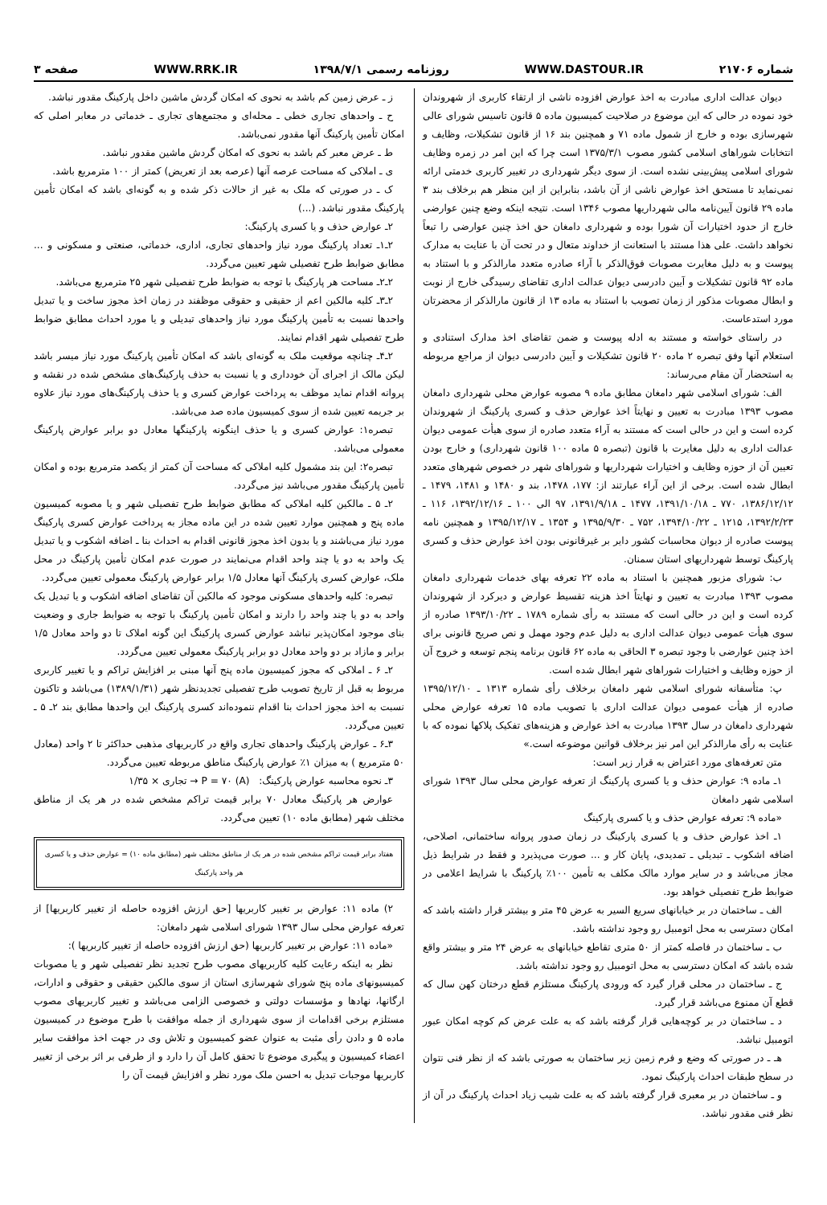شماره ۲۱۷۰۶ WWW.DASTOUR.IR روزنامه رسمی ۱۳۹۸/۷/۱ WWW.RRK.IR صفحه ۳
دیوان عدالت اداری مبادرت به اخذ عوارض افزوده ناشی از ارتقاء کاربری از شهروندان خود نموده در حالی که این موضوع در صلاحیت کمیسیون ماده ۵ قانون تاسیس شورای عالی شهرسازی بوده و خارج از شمول ماده ۷۱ و همچنین بند ۱۶ از قانون تشکیلات، وظایف و انتخابات شوراهای اسلامی کشور مصوب ۱۳۷۵/۳/۱ است چرا که این امر در زمره وظایف شورای اسلامی پیش‌بینی نشده است. از سوی دیگر شهرداری در تغییر کاربری خدمتی ارائه نمی‌نماید تا مستحق اخذ عوارض ناشی از آن باشد، بنابراین از این منظر هم برخلاف بند ۳ ماده ۲۹ قانون آیین‌نامه مالی شهرداریها مصوب ۱۳۴۶ است. نتیجه اینکه وضع چنین عوارضی خارج از حدود اختیارات آن شورا بوده و شهرداری دامغان حق اخذ چنین عوارضی را تبعاً نخواهد داشت. علی هذا مستند با استعانت از خداوند متعال و در تحت آن با عنایت به مدارک پیوست و به دلیل مغایرت مصوبات فوق‌الذکر با آراء صادره متعدد مارالذکر و با استناد به ماده ۹۲ قانون تشکیلات و آیین دادرسی دیوان عدالت اداری تقاضای رسیدگی خارج از نوبت و ابطال مصوبات مذکور از زمان تصویب با استناد به ماده ۱۳ از قانون مارالذکر از محضرتان مورد استدعاست.
در راستای خواسته و مستند به ادله پیوست و ضمن تقاضای اخذ مدارک استنادی و استعلام آنها وفق تبصره ۲ ماده ۲۰ قانون تشکیلات و آیین دادرسی دیوان از مراجع مربوطه به استحضار آن مقام می‌رساند:
الف: شورای اسلامی شهر دامغان مطابق ماده ۹ مصوبه عوارض محلی شهرداری دامغان مصوب ۱۳۹۳ مبادرت به تعیین و نهایتاً اخذ عوارض حذف و کسری پارکینگ از شهروندان کرده است و این در حالی است که مستند به آراء متعدد صادره از سوی هیأت عمومی دیوان عدالت اداری به دلیل مغایرت با قانون (تبصره ۵ ماده ۱۰۰ قانون شهرداری) و خارج بودن تعیین آن از حوزه وظایف و اختیارات شهرداریها و شوراهای شهر در خصوص شهرهای متعدد ابطال شده است. برخی از این آراء عبارتند از: ۱۷۷، ۱۴۷۸، بند و ۱۴۸۰ و ۱۴۸۱، ۱۴۷۹ ـ ۱۳۸۶/۱۲/۱۲، ۷۷۰ ـ ۱۳۹۱/۱۰/۱۸، ۱۴۷۷ ـ ۱۳۹۱/۹/۱۸، ۹۷ الی ۱۰۰ ـ ۱۳۹۲/۱۲/۱۶، ۱۱۶ ـ ۱۳۹۲/۲/۲۳، ۱۲۱۵ ـ ۱۳۹۴/۱۰/۲۲، ۷۵۲ ـ ۱۳۹۵/۹/۳۰ و ۱۳۵۴ ـ ۱۳۹۵/۱۲/۱۷ و همچنین نامه پیوست صادره از دیوان محاسبات کشور دایر بر غیرقانونی بودن اخذ عوارض حذف و کسری پارکینگ توسط شهرداریهای استان سمنان.
ب: شورای مزبور همچنین با استناد به ماده ۲۲ تعرفه بهای خدمات شهرداری دامغان مصوب ۱۳۹۳ مبادرت به تعیین و نهایتاً اخذ هزینه تقسیط عوارض و دیرکرد از شهروندان کرده است و این در حالی است که مستند به رأی شماره ۱۷۸۹ ـ ۱۳۹۳/۱۰/۲۲ صادره از سوی هیأت عمومی دیوان عدالت اداری به دلیل عدم وجود مهمل و نص صریح قانونی برای اخذ چنین عوارضی با وجود تبصره ۳ الحاقی به ماده ۶۲ قانون برنامه پنجم توسعه و خروج آن از حوزه وظایف و اختیارات شوراهای شهر ابطال شده است.
پ: متأسفانه شورای اسلامی شهر دامغان برخلاف رأی شماره ۱۳۱۳ ـ ۱۳۹۵/۱۲/۱۰ صادره از هیأت عمومی دیوان عدالت اداری با تصویب ماده ۱۵ تعرفه عوارض محلی شهرداری دامغان در سال ۱۳۹۳ مبادرت به اخذ عوارض و هزینه‌های تفکیک پلاکها نموده که با عنایت به رأی مارالذکر این امر نیز برخلاف قوانین موضوعه است.»
متن تعرفه‌های مورد اعتراض به قرار زیر است:
۱ـ ماده ۹: عوارض حذف و یا کسری پارکینگ از تعرفه عوارض محلی سال ۱۳۹۳ شورای اسلامی شهر دامغان
«ماده ۹: تعرفه عوارض حذف و یا کسری پارکینگ
۱ـ اخذ عوارض حذف و یا کسری پارکینگ در زمان صدور پروانه ساختمانی، اصلاحی، اضافه اشکوب ـ تبدیلی ـ تمدیدی، پایان کار و ... صورت می‌پذیرد و فقط در شرایط ذیل مجاز می‌باشد و در سایر موارد مالک مکلف به تأمین ۱۰۰٪ پارکینگ با شرایط اعلامی در ضوابط طرح تفصیلی خواهد بود.
الف ـ ساختمان در بر خیابانهای سریع السیر به عرض ۴۵ متر و بیشتر قرار داشته باشد که امکان دسترسی به محل اتومبیل رو وجود نداشته باشد.
ب ـ ساختمان در فاصله کمتر از ۵۰ متری تقاطع خیابانهای به عرض ۲۴ متر و بیشتر واقع شده باشد که امکان دسترسی به محل اتومبیل رو وجود نداشته باشد.
ج ـ ساختمان در محلی قرار گیرد که ورودی پارکینگ مستلزم قطع درختان کهن سال که قطع آن ممنوع می‌باشد قرار گیرد.
د ـ ساختمان در بر کوچه‌هایی قرار گرفته باشد که به علت عرض کم کوچه امکان عبور اتومبیل نباشد.
هـ ـ در صورتی که وضع و فرم زمین زیر ساختمان به صورتی باشد که از نظر فنی نتوان در سطح طبقات احداث پارکینگ نمود.
و ـ ساختمان در بر معبری قرار گرفته باشد که به علت شیب زیاد احداث پارکینگ در آن از نظر فنی مقدور نباشد.
ز ـ عرض زمین کم باشد به نحوی که امکان گردش ماشین داخل پارکینگ مقدور نباشد.
ح ـ واحدهای تجاری خطی ـ محله‌ای و مجتمع‌های تجاری ـ خدماتی در معابر اصلی که امکان تأمین پارکینگ آنها مقدور نمی‌باشد.
ط ـ عرض معبر کم باشد به نحوی که امکان گردش ماشین مقدور نباشد.
ی ـ املاکی که مساحت عرصه آنها (عرصه بعد از تعریض) کمتر از ۱۰۰ مترمربع باشد.
ک ـ در صورتی که ملک به غیر از حالات ذکر شده و به گونه‌ای باشد که امکان تأمین پارکینگ مقدور نباشد. (...)
۲ـ عوارض حذف و یا کسری پارکینگ:
۲ـ۱ـ تعداد پارکینگ مورد نیاز واحدهای تجاری، اداری، خدماتی، صنعتی و مسکونی و ... مطابق ضوابط طرح تفصیلی شهر تعیین می‌گردد.
۲ـ۲ـ مساحت هر پارکینگ با توجه به ضوابط طرح تفصیلی شهر ۲۵ مترمربع می‌باشد.
۲ـ۳ـ کلیه مالکین اعم از حقیقی و حقوقی موظفند در زمان اخذ مجوز ساخت و یا تبدیل واحدها نسبت به تأمین پارکینگ مورد نیاز واحدهای تبدیلی و یا مورد احداث مطابق ضوابط طرح تفصیلی شهر اقدام نمایند.
۲ـ۴ـ چنانچه موقعیت ملک به گونه‌ای باشد که امکان تأمین پارکینگ مورد نیاز میسر باشد لیکن مالک از اجرای آن خودداری و یا نسبت به حذف پارکینگ‌های مشخص شده در نقشه و پروانه اقدام نماید موظف به پرداخت عوارض کسری و یا حذف پارکینگ‌های مورد نیاز علاوه بر جریمه تعیین شده از سوی کمیسیون ماده صد می‌باشد.
تبصره۱: عوارض کسری و یا حذف اینگونه پارکینگها معادل دو برابر عوارض پارکینگ معمولی می‌باشد.
تبصره۲: این بند مشمول کلیه املاکی که مساحت آن کمتر از یکصد مترمربع بوده و امکان تأمین پارکینگ مقدور می‌باشد نیز می‌گردد.
۲ـ ۵ ـ مالکین کلیه املاکی که مطابق ضوابط طرح تفصیلی شهر و یا مصوبه کمیسیون ماده پنج و همچنین موارد تعیین شده در این ماده مجاز به پرداخت عوارض کسری پارکینگ مورد نیاز می‌باشند و یا بدون اخذ مجوز قانونی اقدام به احداث بنا ـ اضافه اشکوب و یا تبدیل یک واحد به دو یا چند واحد اقدام می‌نمایند در صورت عدم امکان تأمین پارکینگ در محل ملک، عوارض کسری پارکینگ آنها معادل ۱/۵ برابر عوارض پارکینگ معمولی تعیین می‌گردد.
تبصره: کلیه واحدهای مسکونی موجود که مالکین آن تقاضای اضافه اشکوب و یا تبدیل یک واحد به دو یا چند واحد را دارند و امکان تأمین پارکینگ با توجه به ضوابط جاری و وضعیت بنای موجود امکان‌پذیر نباشد عوارض کسری پارکینگ این گونه املاک تا دو واحد معادل ۱/۵ برابر و مازاد بر دو واحد معادل دو برابر پارکینگ معمولی تعیین می‌گردد.
۲ـ ۶ ـ املاکی که مجوز کمیسیون ماده پنج آنها مبنی بر افزایش تراکم و یا تغییر کاربری مربوط به قبل از تاریخ تصویب طرح تفصیلی تجدیدنظر شهر (۱۳۸۹/۱/۳۱) می‌باشد و تاکنون نسبت به اخذ مجوز احداث بنا اقدام ننموده‌اند کسری پارکینگ این واحدها مطابق بند ۲ـ ۵ ـ تعیین می‌گردد.
۳ـ۶ ـ عوارض پارکینگ واحدهای تجاری واقع در کاربریهای مذهبی حداکثر تا ۲ واحد (معادل ۵۰ مترمربع ) به میزان ۱٪ عوارض پارکینگ مناطق مربوطه تعیین می‌گردد.
۳ـ نحوه محاسبه عوارض پارکینگ: P = ۷۰ (A) → تجاری × ۱/۳۵
عوارض هر پارکینگ معادل ۷۰ برابر قیمت تراکم مشخص شده در هر یک از مناطق مختلف شهر (مطابق ماده ۱۰) تعیین می‌گردد.
هفتاد برابر قیمت تراکم مشخص شده در هر یک از مناطق مختلف شهر (مطابق ماده ۱۰) = عوارض حذف و یا کسری هر واحد پارکینگ
۲) ماده ۱۱: عوارض بر تغییر کاربریها [حق ارزش افزوده حاصله از تغییر کاربریها] از تعرفه عوارض محلی سال ۱۳۹۳ شورای اسلامی شهر دامغان:
«ماده ۱۱: عوارض بر تغییر کاربریها (حق ارزش افزوده حاصله از تغییر کاربریها ):
نظر به اینکه رعایت کلیه کاربریهای مصوب طرح تجدید نظر تفصیلی شهر و یا مصوبات کمیسیونهای ماده پنج شورای شهرسازی استان از سوی مالکین حقیقی و حقوقی و ادارات، ارگانها، نهادها و مؤسسات دولتی و خصوصی الزامی می‌باشد و تغییر کاربریهای مصوب مستلزم برخی اقدامات از سوی شهرداری از جمله موافقت با طرح موضوع در کمیسیون ماده ۵ و دادن رأی مثبت به عنوان عضو کمیسیون و تلاش وی در جهت اخذ موافقت سایر اعضاء کمیسیون و پیگیری موضوع تا تحقق کامل آن را دارد و از طرفی بر اثر برخی از تغییر کاربریها موجبات تبدیل به احسن ملک مورد نظر و افزایش قیمت آن را